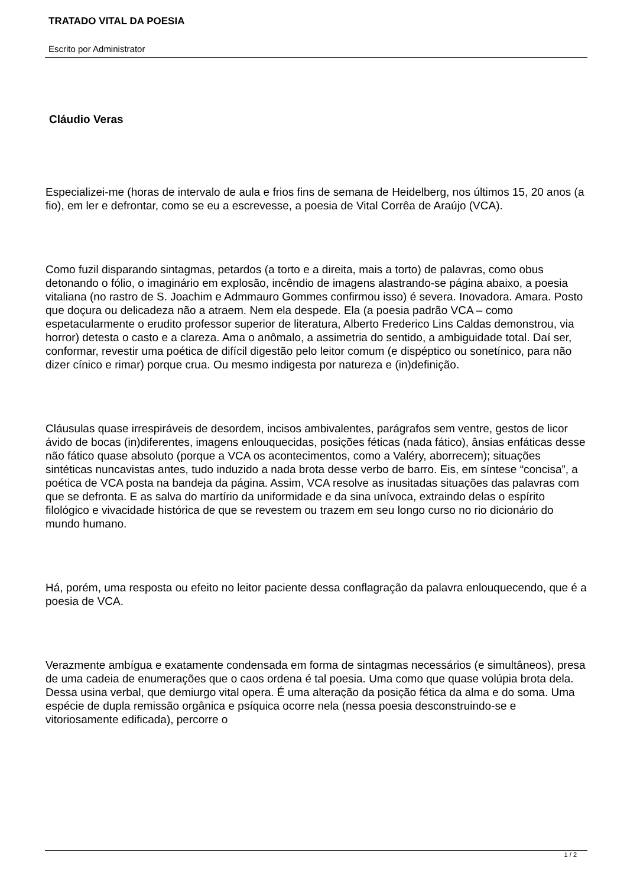TRATADO VITAL DA POESIA
Escrito por Administrator
Cláudio Veras
Especializei-me (horas de intervalo de aula e frios fins de semana de Heidelberg, nos últimos 15, 20 anos (a fio), em ler e defrontar, como se eu a escrevesse, a poesia de Vital Corrêa de Araújo (VCA).
Como fuzil disparando sintagmas, petardos (a torto e a direita, mais a torto) de palavras, como obus detonando o fólio, o imaginário em explosão, incêndio de imagens alastrando-se página abaixo, a poesia vitaliana (no rastro de S. Joachim e Admmauro Gommes confirmou isso) é severa. Inovadora. Amara. Posto que doçura ou delicadeza não a atraem. Nem ela despede. Ela (a poesia padrão VCA – como espetacularmente o erudito professor superior de literatura, Alberto Frederico Lins Caldas demonstrou, via horror) detesta o casto e a clareza. Ama o anômalo, a assimetria do sentido, a ambiguidade total. Daí ser, conformar, revestir uma poética de difícil digestão pelo leitor comum (e dispéptico ou sonetínico, para não dizer cínico e rimar) porque crua. Ou mesmo indigesta por natureza e (in)definição.
Cláusulas quase irrespiráveis de desordem, incisos ambivalentes, parágrafos sem ventre, gestos de licor ávido de bocas (in)diferentes, imagens enlouquecidas, posições féticas (nada fático), ânsias enfáticas desse não fático quase absoluto (porque a VCA os acontecimentos, como a Valéry, aborrecem); situações sintéticas nuncavistas antes, tudo induzido a nada brota desse verbo de barro. Eis, em síntese “concisa”, a poética de VCA posta na bandeja da página. Assim, VCA resolve as inusitadas situações das palavras com que se defronta. E as salva do martírio da uniformidade e da sina unívoca, extraindo delas o espírito filológico e vivacidade histórica de que se revestem ou trazem em seu longo curso no rio dicionário do mundo humano.
Há, porém, uma resposta ou efeito no leitor paciente dessa conflagração da palavra enlouquecendo, que é a poesia de VCA.
Verazmente ambígua e exatamente condensada em forma de sintagmas necessários (e simultâneos), presa de uma cadeia de enumerações que o caos ordena é tal poesia. Uma como que quase volúpia brota dela. Dessa usina verbal, que demiurgo vital opera. É uma alteração da posição fética da alma e do soma. Uma espécie de dupla remissão orgânica e psíquica ocorre nela (nessa poesia desconstruindo-se e vitoriosamente edificada), percorre o
1 / 2